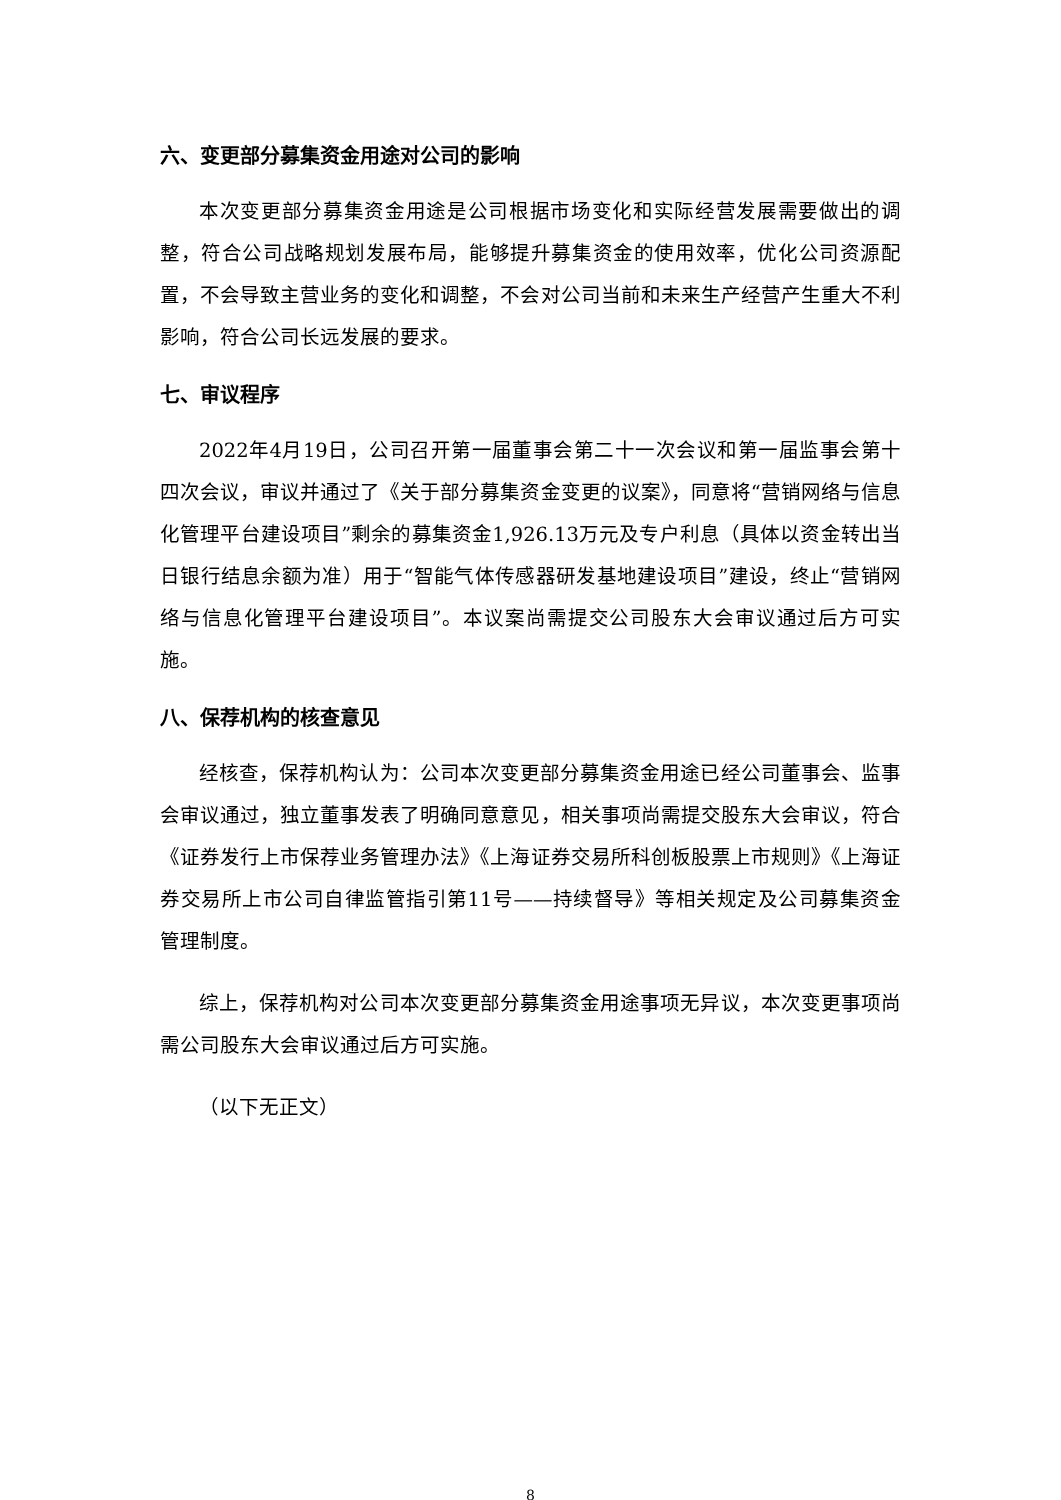六、变更部分募集资金用途对公司的影响
本次变更部分募集资金用途是公司根据市场变化和实际经营发展需要做出的调整，符合公司战略规划发展布局，能够提升募集资金的使用效率，优化公司资源配置，不会导致主营业务的变化和调整，不会对公司当前和未来生产经营产生重大不利影响，符合公司长远发展的要求。
七、审议程序
2022年4月19日，公司召开第一届董事会第二十一次会议和第一届监事会第十四次会议，审议并通过了《关于部分募集资金变更的议案》，同意将“营销网络与信息化管理平台建设项目”剩余的募集资金1,926.13万元及专户利息（具体以资金转出当日银行结息余额为准）用于“智能气体传感器研发基地建设项目”建设，终止“营销网络与信息化管理平台建设项目”。本议案尚需提交公司股东大会审议通过后方可实施。
八、保荐机构的核查意见
经核查，保荐机构认为：公司本次变更部分募集资金用途已经公司董事会、监事会审议通过，独立董事发表了明确同意意见，相关事项尚需提交股东大会审议，符合《证券发行上市保荐业务管理办法》《上海证券交易所科创板股票上市规则》《上海证券交易所上市公司自律监管指引第11号——持续督导》等相关规定及公司募集资金管理制度。
综上，保荐机构对公司本次变更部分募集资金用途事项无异议，本次变更事项尚需公司股东大会审议通过后方可实施。
（以下无正文）
8